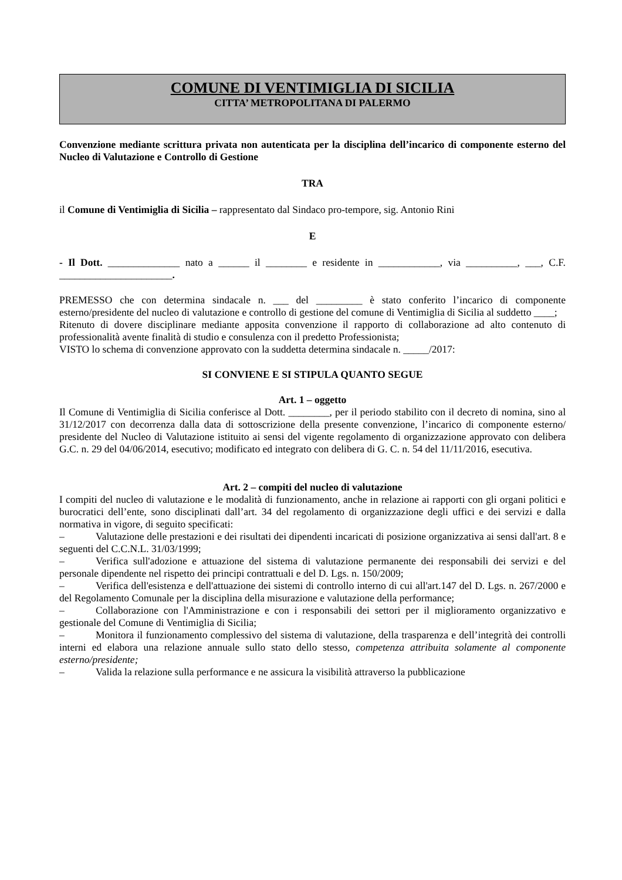COMUNE DI VENTIMIGLIA DI SICILIA
CITTA’ METROPOLITANA DI PALERMO
Convenzione mediante scrittura privata non autenticata per la disciplina dell’incarico di componente esterno del Nucleo di Valutazione e Controllo di Gestione
TRA
il Comune di Ventimiglia di Sicilia – rappresentato dal Sindaco pro-tempore, sig. Antonio Rini
E
- Il Dott. ______________ nato a ______ il ________ e residente in ____________, via __________, ___, C.F. ______________________.
PREMESSO che con determina sindacale n. ___ del _________ è stato conferito l’incarico di componente esterno/presidente del nucleo di valutazione e controllo di gestione del comune di Ventimiglia di Sicilia al suddetto ____;
Ritenuto di dovere disciplinare mediante apposita convenzione il rapporto di collaborazione ad alto contenuto di professionalità avente finalità di studio e consulenza con il predetto Professionista;
VISTO lo schema di convenzione approvato con la suddetta determina sindacale n. _____/2017:
SI CONVIENE E SI STIPULA QUANTO SEGUE
Art. 1 – oggetto
Il Comune di Ventimiglia di Sicilia conferisce al Dott. ________, per il periodo stabilito con il decreto di nomina, sino al 31/12/2017 con decorrenza dalla data di sottoscrizione della presente convenzione, l’incarico di componente esterno/ presidente del Nucleo di Valutazione istituito ai sensi del vigente regolamento di organizzazione approvato con delibera G.C. n. 29 del 04/06/2014, esecutivo; modificato ed integrato con delibera di G. C. n. 54 del 11/11/2016, esecutiva.
Art. 2 – compiti del nucleo di valutazione
I compiti del nucleo di valutazione e le modalità di funzionamento, anche in relazione ai rapporti con gli organi politici e burocratici dell’ente, sono disciplinati dall’art. 34 del regolamento di organizzazione degli uffici e dei servizi e dalla normativa in vigore, di seguito specificati:
– Valutazione delle prestazioni e dei risultati dei dipendenti incaricati di posizione organizzativa ai sensi dall'art. 8 e seguenti del C.C.N.L. 31/03/1999;
– Verifica sull'adozione e attuazione del sistema di valutazione permanente dei responsabili dei servizi e del personale dipendente nel rispetto dei principi contrattuali e del D. Lgs. n. 150/2009;
– Verifica dell'esistenza e dell'attuazione dei sistemi di controllo interno di cui all'art.147 del D. Lgs. n. 267/2000 e del Regolamento Comunale per la disciplina della misurazione e valutazione della performance;
– Collaborazione con l'Amministrazione e con i responsabili dei settori per il miglioramento organizzativo e gestionale del Comune di Ventimiglia di Sicilia;
– Monitora il funzionamento complessivo del sistema di valutazione, della trasparenza e dell’integrità dei controlli interni ed elabora una relazione annuale sullo stato dello stesso, competenza attribuita solamente al componente esterno/presidente;
– Valida la relazione sulla performance e ne assicura la visibilità attraverso la pubblicazione